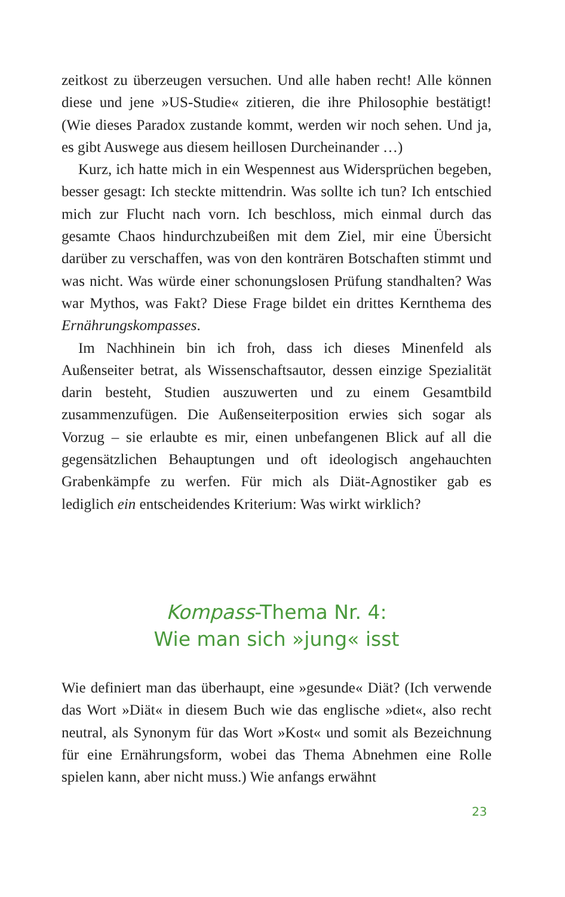zeitkost zu überzeugen versuchen. Und alle haben recht! Alle können diese und jene »US-Studie« zitieren, die ihre Philosophie bestätigt! (Wie dieses Paradox zustande kommt, werden wir noch sehen. Und ja, es gibt Auswege aus diesem heillosen Durcheinander …)
Kurz, ich hatte mich in ein Wespennest aus Widersprüchen begeben, besser gesagt: Ich steckte mittendrin. Was sollte ich tun? Ich entschied mich zur Flucht nach vorn. Ich beschloss, mich einmal durch das gesamte Chaos hindurchzubeißen mit dem Ziel, mir eine Übersicht darüber zu verschaffen, was von den konträren Botschaften stimmt und was nicht. Was würde einer schonungslosen Prüfung standhalten? Was war Mythos, was Fakt? Diese Frage bildet ein drittes Kernthema des Ernährungskompasses.
Im Nachhinein bin ich froh, dass ich dieses Minenfeld als Außenseiter betrat, als Wissenschaftsautor, dessen einzige Spezialität darin besteht, Studien auszuwerten und zu einem Gesamtbild zusammenzufügen. Die Außenseiterposition erwies sich sogar als Vorzug – sie erlaubte es mir, einen unbefangenen Blick auf all die gegensätzlichen Behauptungen und oft ideologisch angehauchten Grabenkämpfe zu werfen. Für mich als Diät-Agnostiker gab es lediglich ein entscheidendes Kriterium: Was wirkt wirklich?
Kompass-Thema Nr. 4:
Wie man sich »jung« isst
Wie definiert man das überhaupt, eine »gesunde« Diät? (Ich verwende das Wort »Diät« in diesem Buch wie das englische »diet«, also recht neutral, als Synonym für das Wort »Kost« und somit als Bezeichnung für eine Ernährungsform, wobei das Thema Abnehmen eine Rolle spielen kann, aber nicht muss.) Wie anfangs erwähnt
23